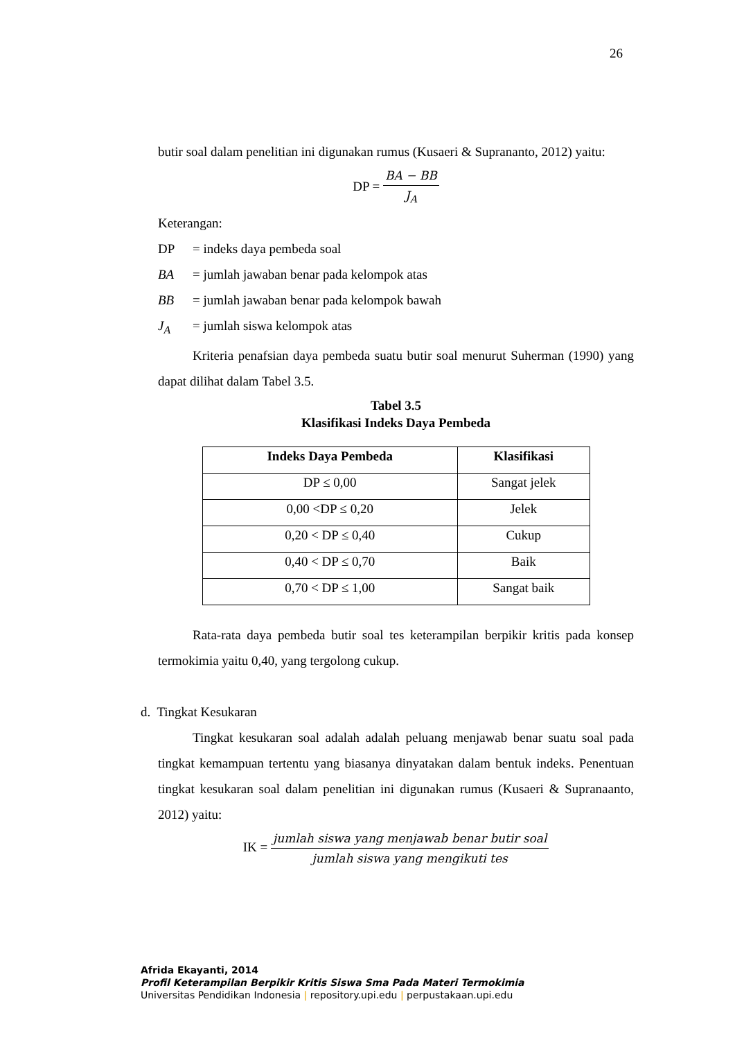26
butir soal dalam penelitian ini digunakan rumus (Kusaeri & Suprananto, 2012) yaitu:
DP =
BA − BB
J<sub>A</sub>
Keterangan:
DP = indeks daya pembeda soal
BA = jumlah jawaban benar pada kelompok atas
BB = jumlah jawaban benar pada kelompok bawah
J<sub>A</sub> = jumlah siswa kelompok atas
Kriteria penafsian daya pembeda suatu butir soal menurut Suherman (1990) yang dapat dilihat dalam Tabel 3.5.
Tabel 3.5
Klasifikasi Indeks Daya Pembeda
| Indeks Daya Pembeda | Klasifikasi |
| --- | --- |
| DP ≤ 0,00 | Sangat jelek |
| 0,00 <DP ≤ 0,20 | Jelek |
| 0,20 < DP ≤ 0,40 | Cukup |
| 0,40 < DP ≤ 0,70 | Baik |
| 0,70 < DP ≤ 1,00 | Sangat baik |
Rata-rata daya pembeda butir soal tes keterampilan berpikir kritis pada konsep termokimia yaitu 0,40, yang tergolong cukup.
d. Tingkat Kesukaran
Tingkat kesukaran soal adalah adalah peluang menjawab benar suatu soal pada tingkat kemampuan tertentu yang biasanya dinyatakan dalam bentuk indeks. Penentuan tingkat kesukaran soal dalam penelitian ini digunakan rumus (Kusaeri & Supranaanto, 2012) yaitu:
IK =
jumlah siswa yang menjawab benar butir soal
jumlah siswa yang mengikuti tes
Afrida Ekayanti, 2014
Profil Keterampilan Berpikir Kritis Siswa Sma Pada Materi Termokimia
Universitas Pendidikan Indonesia | repository.upi.edu | perpustakaan.upi.edu